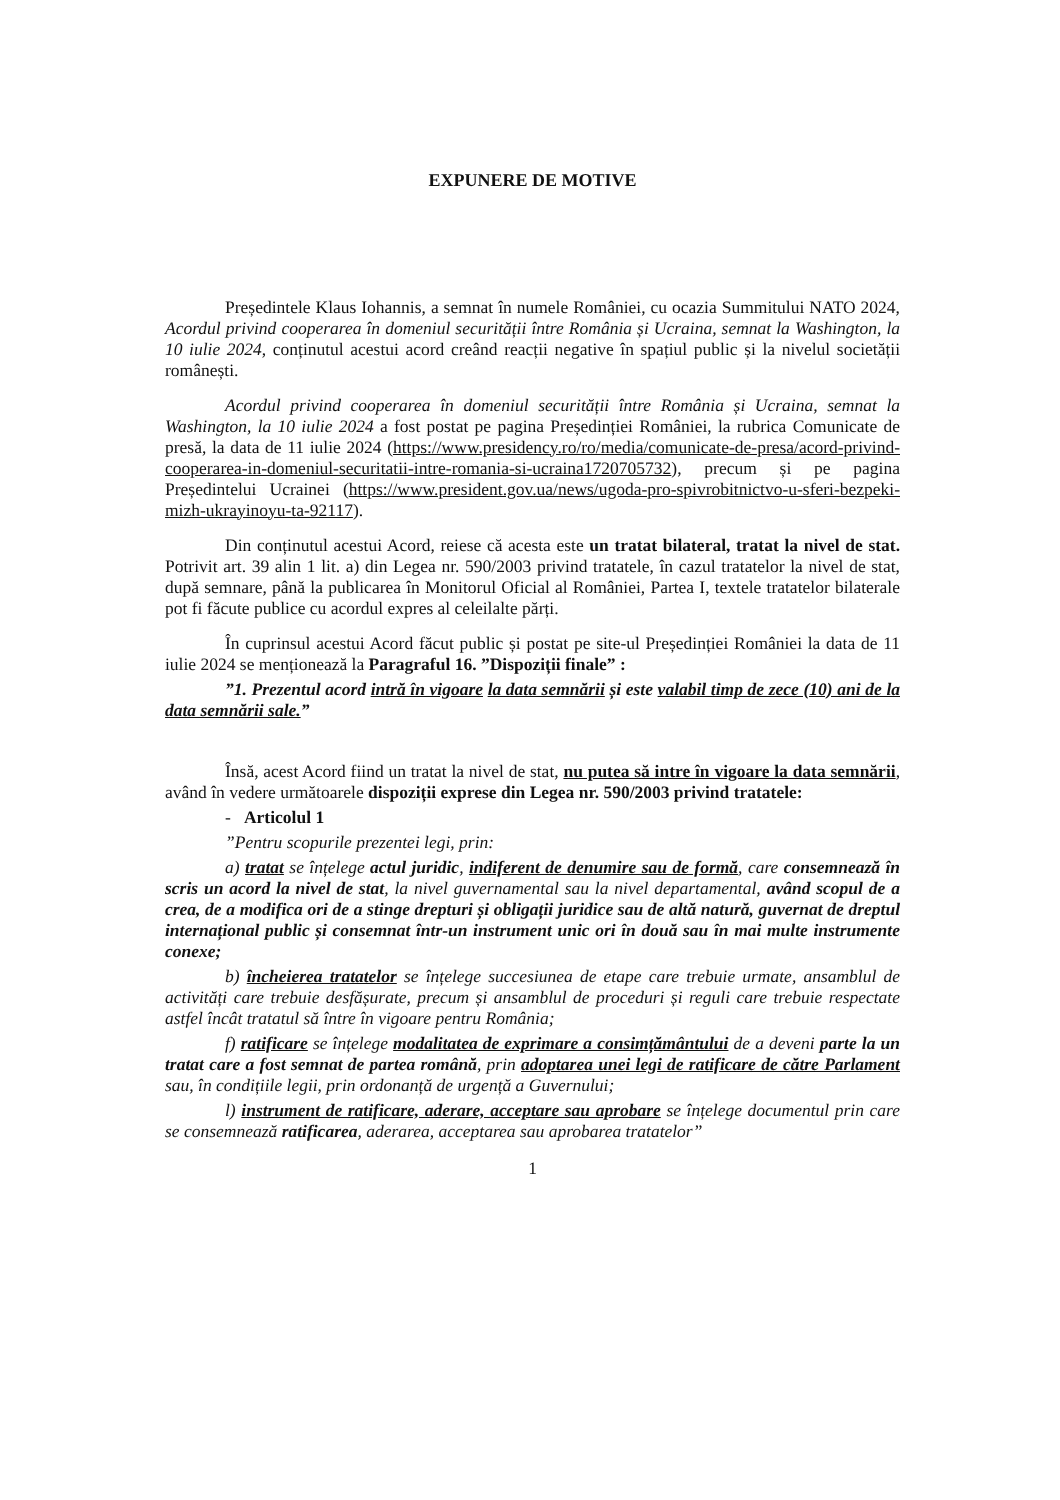EXPUNERE DE MOTIVE
Președintele Klaus Iohannis, a semnat în numele României, cu ocazia Summitului NATO 2024, Acordul privind cooperarea în domeniul securității între România și Ucraina, semnat la Washington, la 10 iulie 2024, conținutul acestui acord creând reacții negative în spațiul public și la nivelul societății românești.
Acordul privind cooperarea în domeniul securității între România și Ucraina, semnat la Washington, la 10 iulie 2024 a fost postat pe pagina Președinției României, la rubrica Comunicate de presă, la data de 11 iulie 2024 (https://www.presidency.ro/ro/media/comunicate-de-presa/acord-privind-cooperarea-in-domeniul-securitatii-intre-romania-si-ucraina1720705732), precum și pe pagina Președintelui Ucrainei (https://www.president.gov.ua/news/ugoda-pro-spivrobitnictvo-u-sferi-bezpeki-mizh-ukrayinoyu-ta-92117).
Din conținutul acestui Acord, reiese că acesta este un tratat bilateral, tratat la nivel de stat. Potrivit art. 39 alin 1 lit. a) din Legea nr. 590/2003 privind tratatele, în cazul tratatelor la nivel de stat, după semnare, până la publicarea în Monitorul Oficial al României, Partea I, textele tratatelor bilaterale pot fi făcute publice cu acordul expres al celeilalte părți.
În cuprinsul acestui Acord făcut public și postat pe site-ul Președinției României la data de 11 iulie 2024 se menționează la Paragraful 16. ”Dispoziții finale” :
”1. Prezentul acord intră în vigoare la data semnării și este valabil timp de zece (10) ani de la data semnării sale.”
Însă, acest Acord fiind un tratat la nivel de stat, nu putea să intre în vigoare la data semnării, având în vedere următoarele dispoziții exprese din Legea nr. 590/2003 privind tratatele:
- Articolul 1
”Pentru scopurile prezentei legi, prin:
a) tratat se înțelege actul juridic, indiferent de denumire sau de formă, care consemnează în scris un acord la nivel de stat, la nivel guvernamental sau la nivel departamental, având scopul de a crea, de a modifica ori de a stinge drepturi și obligații juridice sau de altă natură, guvernat de dreptul internațional public și consemnat într-un instrument unic ori în două sau în mai multe instrumente conexe;
b) încheierea tratatelor se înțelege succesiunea de etape care trebuie urmate, ansamblul de activități care trebuie desfășurate, precum și ansamblul de proceduri și reguli care trebuie respectate astfel încât tratatul să între în vigoare pentru România;
f) ratificare se înțelege modalitatea de exprimare a consimțământului de a deveni parte la un tratat care a fost semnat de partea română, prin adoptarea unei legi de ratificare de către Parlament sau, în condițiile legii, prin ordonanță de urgență a Guvernului;
l) instrument de ratificare, aderare, acceptare sau aprobare se înțelege documentul prin care se consemnează ratificarea, aderarea, acceptarea sau aprobarea tratatelor”
1